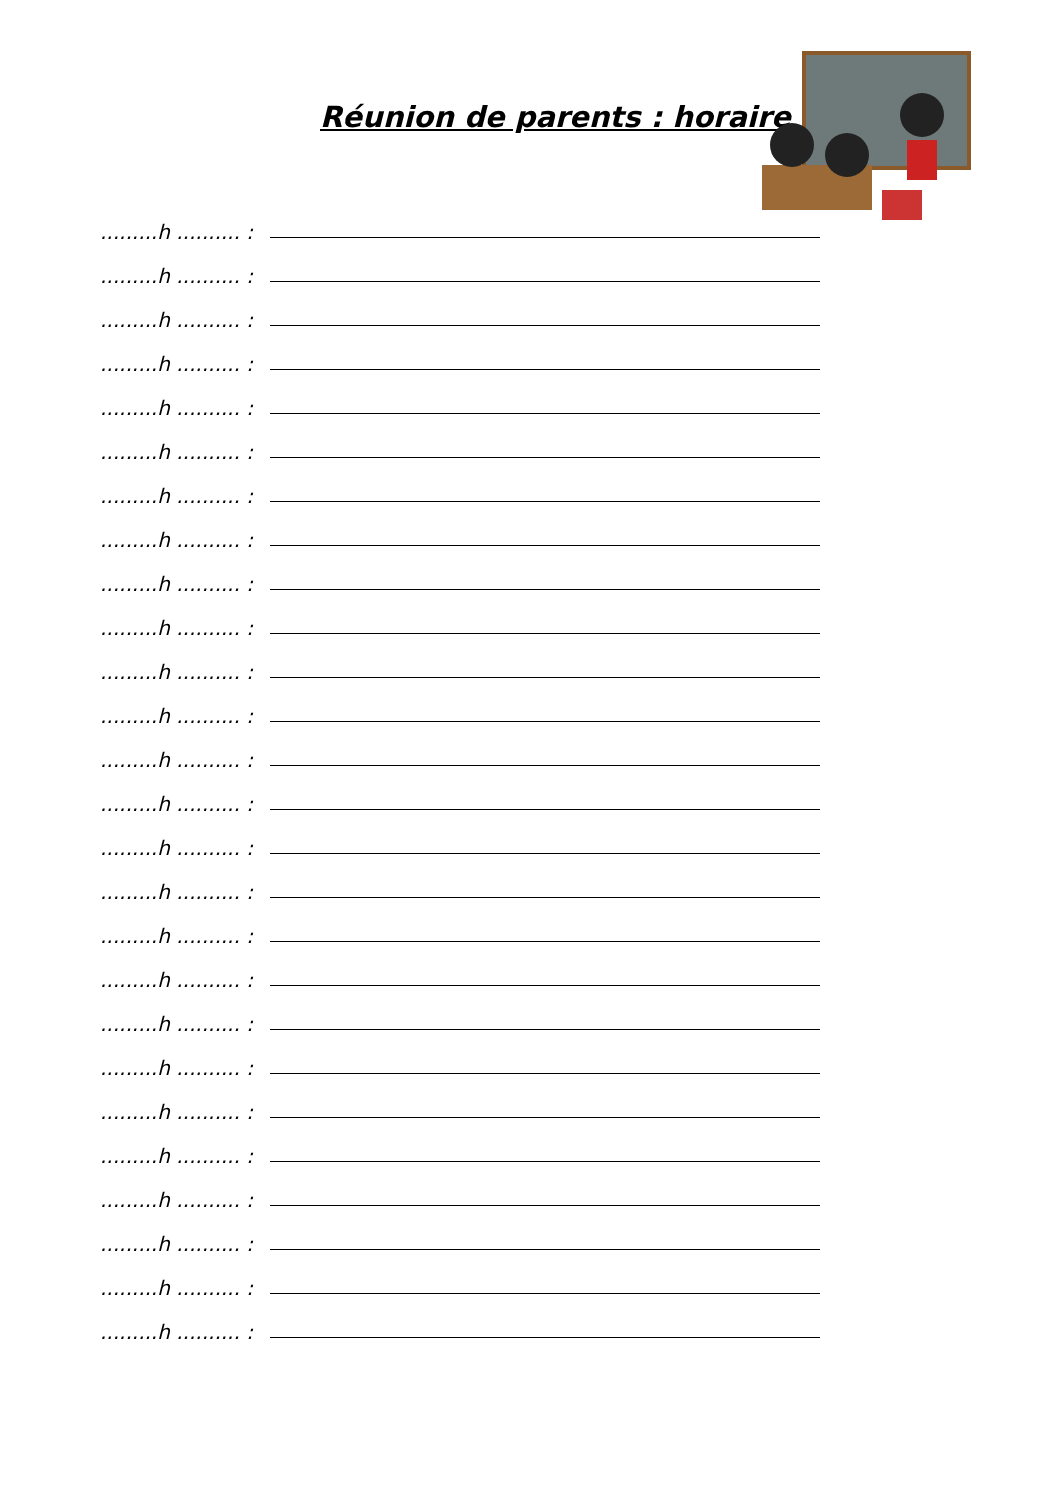Réunion de parents : horaire
.........h .......... :
.........h .......... :
.........h .......... :
.........h .......... :
.........h .......... :
.........h .......... :
.........h .......... :
.........h .......... :
.........h .......... :
.........h .......... :
.........h .......... :
.........h .......... :
.........h .......... :
.........h .......... :
.........h .......... :
.........h .......... :
.........h .......... :
.........h .......... :
.........h .......... :
.........h .......... :
.........h .......... :
.........h .......... :
.........h .......... :
.........h .......... :
.........h .......... :
.........h .......... :